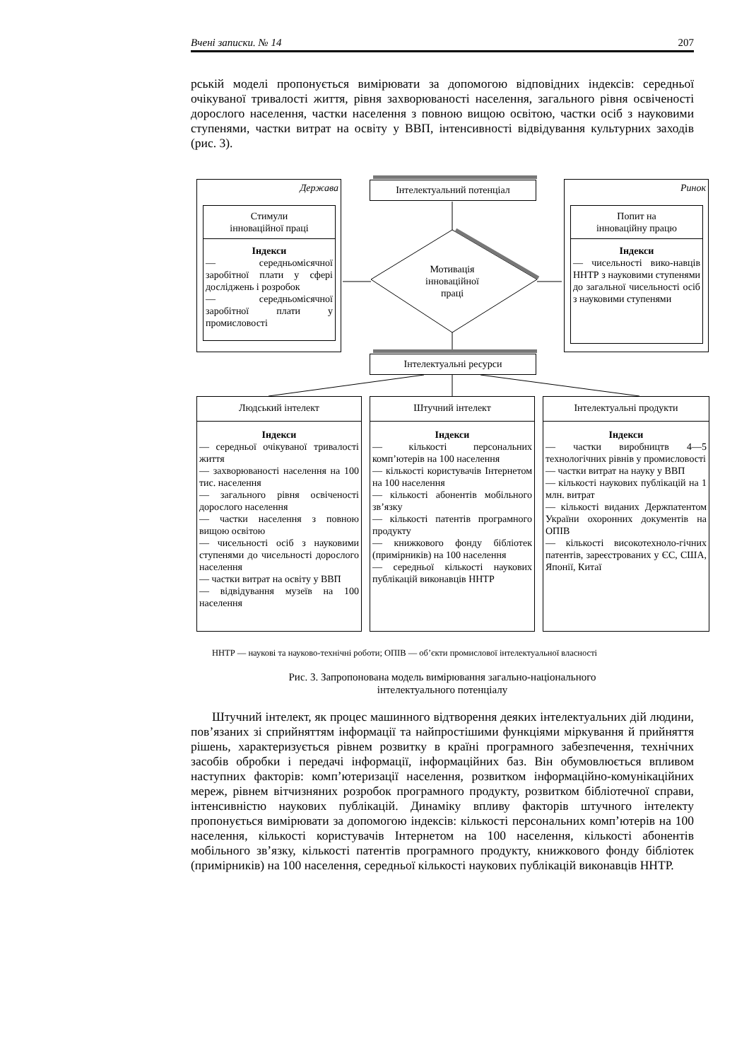Вчені записки. № 14 207
рській моделі пропонується вимірювати за допомогою відповідних індексів: середньої очікуваної тривалості життя, рівня захворюваності населення, загального рівня освіченості дорослого населення, частки населення з повною вищою освітою, частки осіб з науковими ступенями, частки витрат на освіту у ВВП, інтенсивності відвідування культурних заходів (рис. 3).
Держава
Стимули
інноваційної праці
Індекси
— середньомісячної заробітної плати у сфері досліджень і розробок
— середньомісячної заробітної плати у промисловості
Інтелектуальний потенціал
Мотивація інноваційної праці
Ринок
Попит на
інноваційну працю
Індекси
— чисельності вико-навців ННТР з науковими ступенями до загальної чисельності осіб з науковими ступенями
Інтелектуальні ресурси
Людський інтелект
Індекси
— середньої очікуваної тривалості життя
— захворюваності населення на 100 тис. населення
— загального рівня освіченості дорослого населення
— частки населення з повною вищою освітою
— чисельності осіб з науковими ступенями до чисельності дорослого населення
— частки витрат на освіту у ВВП
— відвідування музеїв на 100 населення
Штучний інтелект
Індекси
— кількості персональних комп’ютерів на 100 населення
— кількості користувачів Інтернетом на 100 населення
— кількості абонентів мобільного зв’язку
— кількості патентів програмного продукту
— книжкового фонду бібліотек (примірників) на 100 населення
— середньої кількості наукових публікацій виконавців ННТР
Інтелектуальні продукти
Індекси
— частки виробництв 4—5 технологічних рівнів у промисловості
— частки витрат на науку у ВВП
— кількості наукових публікацій на 1 млн. витрат
— кількості виданих Держпатентом України охоронних документів на ОПІВ
— кількості високотехноло-гічних патентів, зареєстрованих у ЄС, США, Японії, Китаї
ННТР — наукові та науково-технічні роботи; ОПІВ — об’єкти промислової інтелектуальної власності
Рис. 3. Запропонована модель вимірювання загально-національного
інтелектуального потенціалу
Штучний інтелект, як процес машинного відтворення деяких інтелектуальних дій людини, пов’язаних зі сприйняттям інформації та найпростішими функціями міркування й прийняття рішень, характеризується рівнем розвитку в країні програмного забезпечення, технічних засобів обробки і передачі інформації, інформаційних баз. Він обумовлюється впливом наступних факторів: комп’ютеризації населення, розвитком інформаційно-комунікаційних мереж, рівнем вітчизняних розробок програмного продукту, розвитком бібліотечної справи, інтенсивністю наукових публікацій. Динаміку впливу факторів штучного інтелекту пропонується вимірювати за допомогою індексів: кількості персональних комп’ютерів на 100 населення, кількості користувачів Інтернетом на 100 населення, кількості абонентів мобільного зв’язку, кількості патентів програмного продукту, книжкового фонду бібліотек (примірників) на 100 населення, середньої кількості наукових публікацій виконавців ННТР.